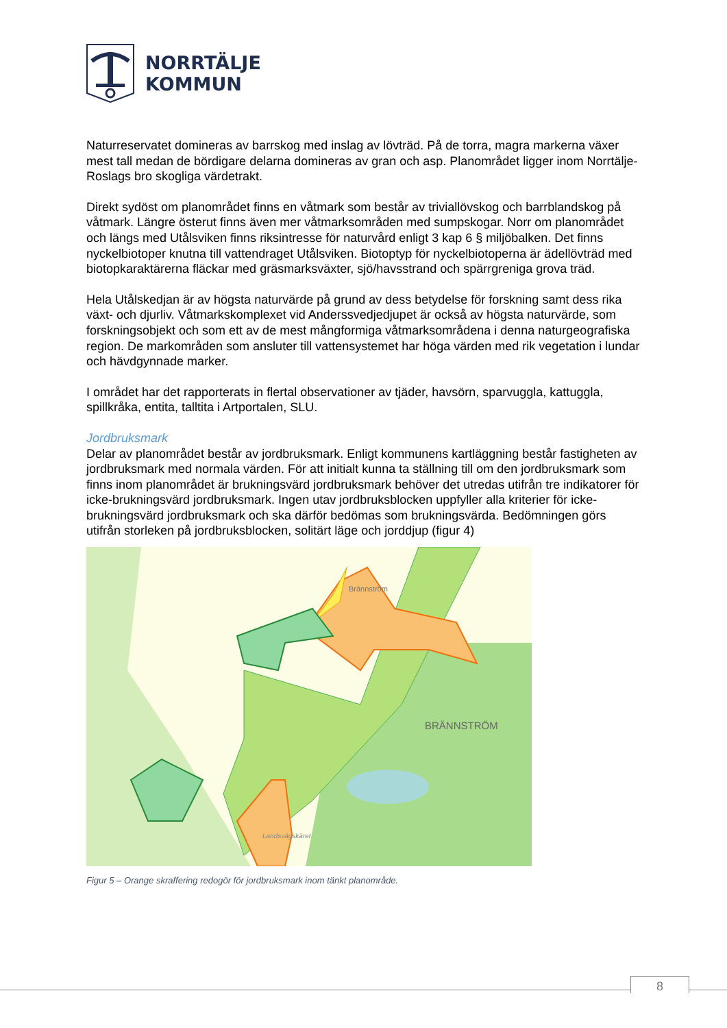NORRTÄLJE
KOMMUN
Naturreservatet domineras av barrskog med inslag av lövträd. På de torra, magra markerna växer mest tall medan de bördigare delarna domineras av gran och asp. Planområdet ligger inom Norrtälje-Roslags bro skogliga värdetrakt.
Direkt sydöst om planområdet finns en våtmark som består av triviallövskog och barrblandskog på våtmark. Längre österut finns även mer våtmarksområden med sumpskogar. Norr om planområdet och längs med Utålsviken finns riksintresse för naturvård enligt 3 kap 6 § miljöbalken. Det finns nyckelbiotoper knutna till vattendraget Utålsviken. Biotoptyp för nyckelbiotoperna är ädellövträd med biotopkaraktärerna fläckar med gräsmarksväxter, sjö/havsstrand och spärrgreniga grova träd.
Hela Utålskedjan är av högsta naturvärde på grund av dess betydelse för forskning samt dess rika växt- och djurliv. Våtmarkskomplexet vid Anderssvedjedjupet är också av högsta naturvärde, som forskningsobjekt och som ett av de mest mångformiga våtmarksområdena i denna naturgeografiska region. De markområden som ansluter till vattensystemet har höga värden med rik vegetation i lundar och hävdgynnade marker.
I området har det rapporterats in flertal observationer av tjäder, havsörn, sparvuggla, kattuggla, spillkråka, entita, talltita i Artportalen, SLU.
Jordbruksmark
Delar av planområdet består av jordbruksmark. Enligt kommunens kartläggning består fastigheten av jordbruksmark med normala värden. För att initialt kunna ta ställning till om den jordbruksmark som finns inom planområdet är brukningsvärd jordbruksmark behöver det utredas utifrån tre indikatorer för icke-brukningsvärd jordbruksmark. Ingen utav jordbruksblocken uppfyller alla kriterier för icke-brukningsvärd jordbruksmark och ska därför bedömas som brukningsvärda. Bedömningen görs utifrån storleken på jordbruksblocken, solitärt läge och jorddjup (figur 4)
Brännström
BRÄNNSTRÖM
Landsvägskäret
Figur 5 – Orange skraffering redogör för jordbruksmark inom tänkt planområde.
8